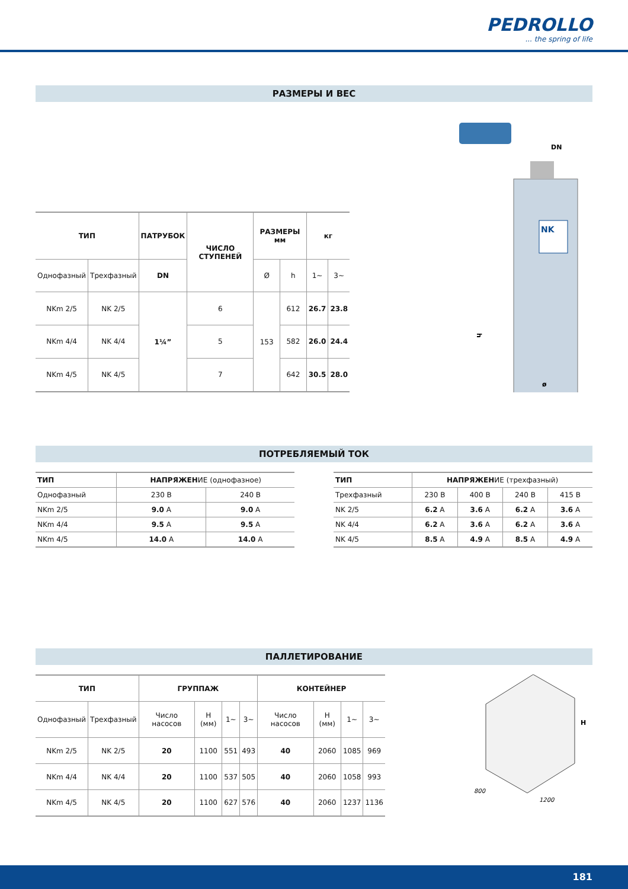PEDROLLO... the spring of life
РАЗМЕРЫ И ВЕС
| ТИП | | ПАТРУБОК | ЧИСЛО СТУПЕНЕЙ | РАЗМЕРЫ мм | | кг | |
| --- | --- | --- | --- | --- | --- | --- | --- |
| Однофазный | Трехфазный | DN | | Ø | h | 1~ | 3~ |
| NKm 2/5 | NK 2/5 | 1¼” | 6 | 153 | 612 | 26.7 | 23.8 |
| NKm 4/4 | NK 4/4 | | 5 | | 582 | 26.0 | 24.4 |
| NKm 4/5 | NK 4/5 | | 7 | | 642 | 30.5 | 28.0 |
DN
h
ø
NK
ПОТРЕБЛЯЕМЫЙ ТОК
| ТИП | НАПРЯЖЕН ИЕ (однофазное) | |
| Однофазный | 230 В | 240 В |
| NKm 2/5 | 9.0 A | 9.0 A |
| NKm 4/4 | 9.5 A | 9.5 A |
| NKm 4/5 | 14.0 A | 14.0 A |
| ТИП | НАПРЯЖЕН ИЕ (трехфазный) | | | |
| Трехфазный | 230 В | 400 В | 240 В | 415 В |
| NK 2/5 | 6.2 A | 3.6 A | 6.2 A | 3.6 A |
| NK 4/4 | 6.2 A | 3.6 A | 6.2 A | 3.6 A |
| NK 4/5 | 8.5 A | 4.9 A | 8.5 A | 4.9 A |
ПАЛЛЕТИРОВАНИЕ
| ТИП | | ГРУППАЖ | | | | КОНТЕЙНЕР | | | |
| --- | --- | --- | --- | --- | --- | --- | --- | --- | --- |
| Однофазный | Трехфазный | Число насосов | H (мм) | 1~ | 3~ | Число насосов | H (мм) | 1~ | 3~ |
| NKm 2/5 | NK 2/5 | 20 | 1100 | 551 | 493 | 40 | 2060 | 1085 | 969 |
| NKm 4/4 | NK 4/4 | 20 | 1100 | 537 | 505 | 40 | 2060 | 1058 | 993 |
| NKm 4/5 | NK 4/5 | 20 | 1100 | 627 | 576 | 40 | 2060 | 1237 | 1136 |
H
800
1200
181